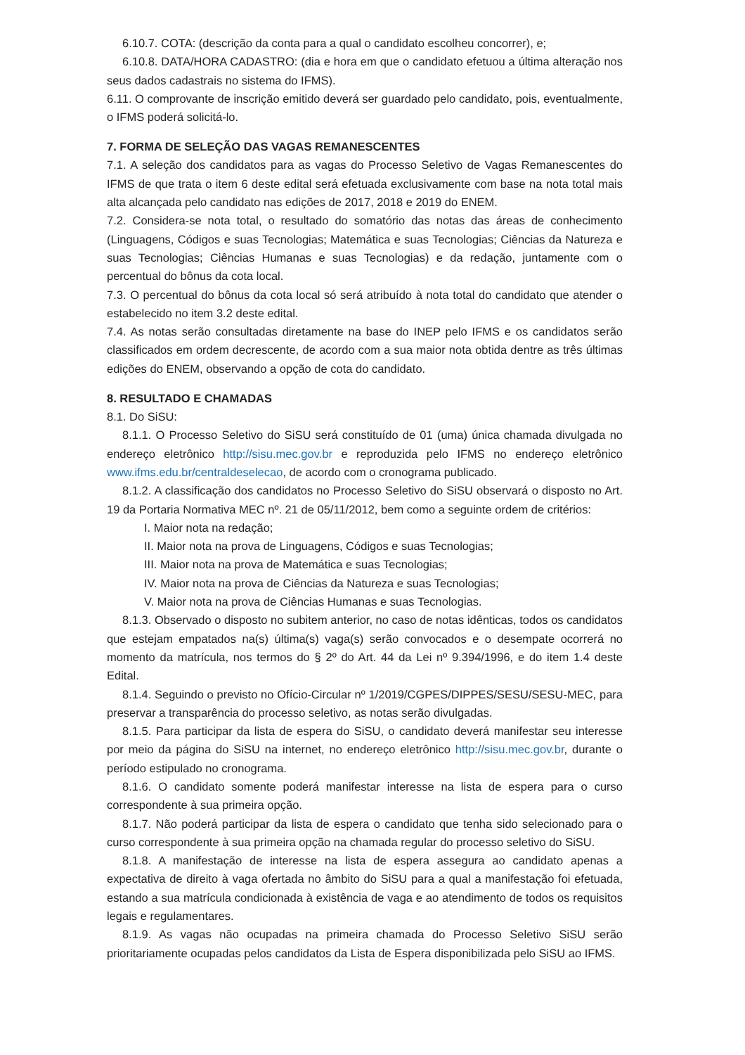6.10.7. COTA: (descrição da conta para a qual o candidato escolheu concorrer), e;
6.10.8. DATA/HORA CADASTRO: (dia e hora em que o candidato efetuou a última alteração nos seus dados cadastrais no sistema do IFMS).
6.11. O comprovante de inscrição emitido deverá ser guardado pelo candidato, pois, eventualmente, o IFMS poderá solicitá-lo.
7. FORMA DE SELEÇÃO DAS VAGAS REMANESCENTES
7.1. A seleção dos candidatos para as vagas do Processo Seletivo de Vagas Remanescentes do IFMS de que trata o item 6 deste edital será efetuada exclusivamente com base na nota total mais alta alcançada pelo candidato nas edições de 2017, 2018 e 2019 do ENEM.
7.2. Considera-se nota total, o resultado do somatório das notas das áreas de conhecimento (Linguagens, Códigos e suas Tecnologias; Matemática e suas Tecnologias; Ciências da Natureza e suas Tecnologias; Ciências Humanas e suas Tecnologias) e da redação, juntamente com o percentual do bônus da cota local.
7.3. O percentual do bônus da cota local só será atribuído à nota total do candidato que atender o estabelecido no item 3.2 deste edital.
7.4. As notas serão consultadas diretamente na base do INEP pelo IFMS e os candidatos serão classificados em ordem decrescente, de acordo com a sua maior nota obtida dentre as três últimas edições do ENEM, observando a opção de cota do candidato.
8. RESULTADO E CHAMADAS
8.1. Do SiSU:
8.1.1. O Processo Seletivo do SiSU será constituído de 01 (uma) única chamada divulgada no endereço eletrônico http://sisu.mec.gov.br e reproduzida pelo IFMS no endereço eletrônico www.ifms.edu.br/centraldeselecao, de acordo com o cronograma publicado.
8.1.2. A classificação dos candidatos no Processo Seletivo do SiSU observará o disposto no Art. 19 da Portaria Normativa MEC nº. 21 de 05/11/2012, bem como a seguinte ordem de critérios:
I. Maior nota na redação;
II. Maior nota na prova de Linguagens, Códigos e suas Tecnologias;
III. Maior nota na prova de Matemática e suas Tecnologias;
IV. Maior nota na prova de Ciências da Natureza e suas Tecnologias;
V. Maior nota na prova de Ciências Humanas e suas Tecnologias.
8.1.3. Observado o disposto no subitem anterior, no caso de notas idênticas, todos os candidatos que estejam empatados na(s) última(s) vaga(s) serão convocados e o desempate ocorrerá no momento da matrícula, nos termos do § 2º do Art. 44 da Lei nº 9.394/1996, e do item 1.4 deste Edital.
8.1.4. Seguindo o previsto no Ofício-Circular nº 1/2019/CGPES/DIPPES/SESU/SESU-MEC, para preservar a transparência do processo seletivo, as notas serão divulgadas.
8.1.5. Para participar da lista de espera do SiSU, o candidato deverá manifestar seu interesse por meio da página do SiSU na internet, no endereço eletrônico http://sisu.mec.gov.br, durante o período estipulado no cronograma.
8.1.6. O candidato somente poderá manifestar interesse na lista de espera para o curso correspondente à sua primeira opção.
8.1.7. Não poderá participar da lista de espera o candidato que tenha sido selecionado para o curso correspondente à sua primeira opção na chamada regular do processo seletivo do SiSU.
8.1.8. A manifestação de interesse na lista de espera assegura ao candidato apenas a expectativa de direito à vaga ofertada no âmbito do SiSU para a qual a manifestação foi efetuada, estando a sua matrícula condicionada à existência de vaga e ao atendimento de todos os requisitos legais e regulamentares.
8.1.9. As vagas não ocupadas na primeira chamada do Processo Seletivo SiSU serão prioritariamente ocupadas pelos candidatos da Lista de Espera disponibilizada pelo SiSU ao IFMS.